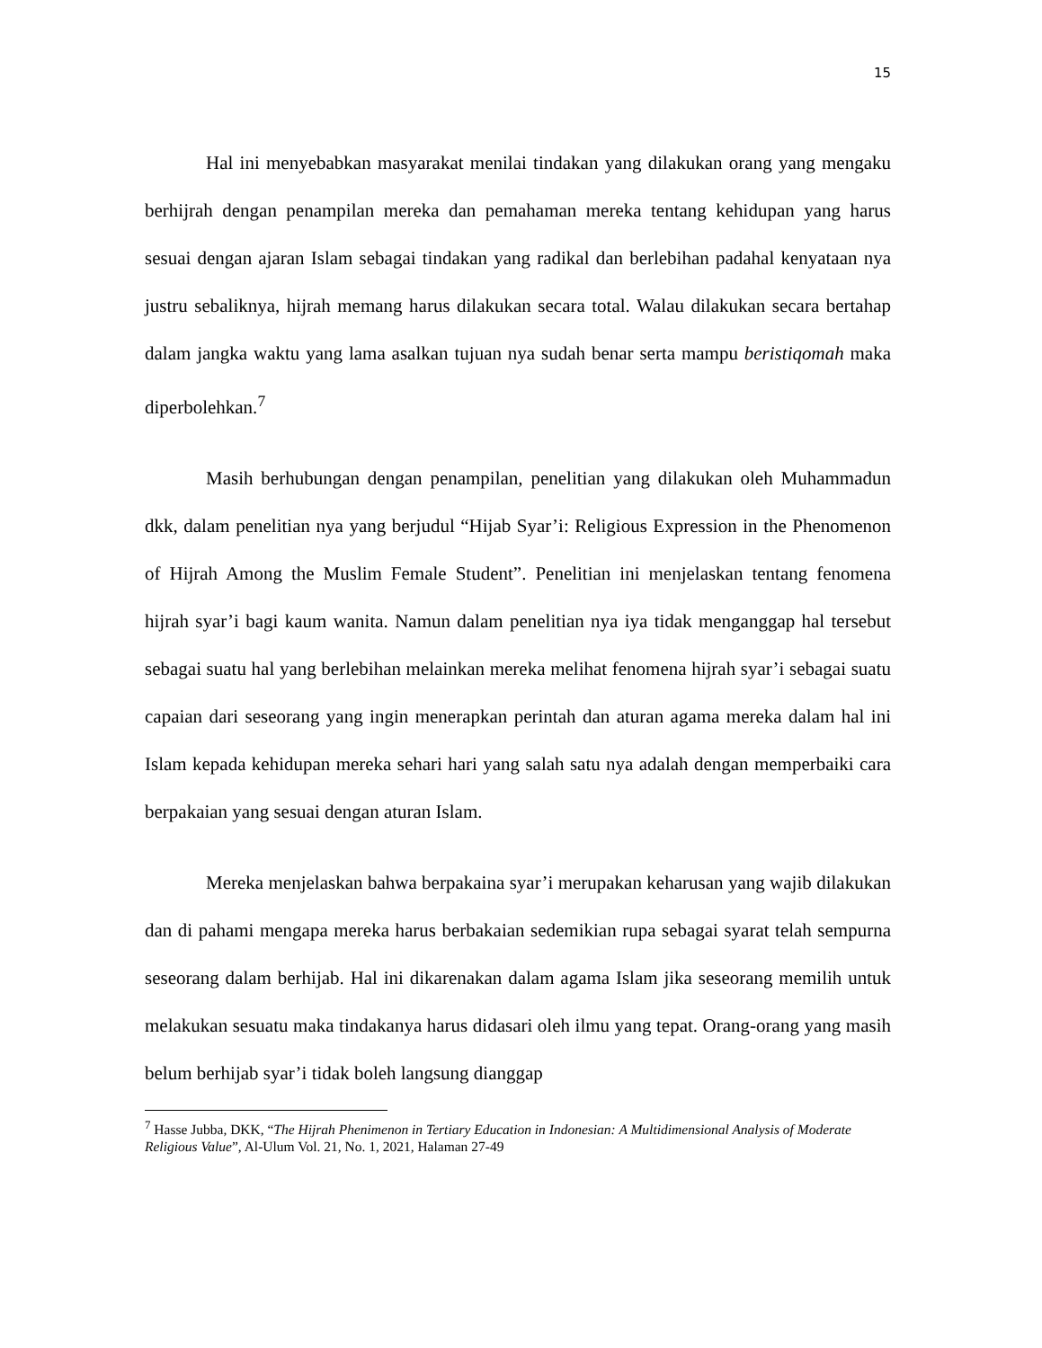15
Hal ini menyebabkan masyarakat menilai tindakan yang dilakukan orang yang mengaku berhijrah dengan penampilan mereka dan pemahaman mereka tentang kehidupan yang harus sesuai dengan ajaran Islam sebagai tindakan yang radikal dan berlebihan padahal kenyataan nya justru sebaliknya, hijrah memang harus dilakukan secara total. Walau dilakukan secara bertahap dalam jangka waktu yang lama asalkan tujuan nya sudah benar serta mampu beristiqomah maka diperbolehkan.<sup>7</sup>
Masih berhubungan dengan penampilan, penelitian yang dilakukan oleh Muhammadun dkk, dalam penelitian nya yang berjudul “Hijab Syar’i: Religious Expression in the Phenomenon of Hijrah Among the Muslim Female Student”. Penelitian ini menjelaskan tentang fenomena hijrah syar’i bagi kaum wanita. Namun dalam penelitian nya iya tidak menganggap hal tersebut sebagai suatu hal yang berlebihan melainkan mereka melihat fenomena hijrah syar’i sebagai suatu capaian dari seseorang yang ingin menerapkan perintah dan aturan agama mereka dalam hal ini Islam kepada kehidupan mereka sehari hari yang salah satu nya adalah dengan memperbaiki cara berpakaian yang sesuai dengan aturan Islam.
Mereka menjelaskan bahwa berpakaina syar’i merupakan keharusan yang wajib dilakukan dan di pahami mengapa mereka harus berbakaian sedemikian rupa sebagai syarat telah sempurna seseorang dalam berhijab. Hal ini dikarenakan dalam agama Islam jika seseorang memilih untuk melakukan sesuatu maka tindakanya harus didasari oleh ilmu yang tepat. Orang-orang yang masih belum berhijab syar’i tidak boleh langsung dianggap
<sup>7</sup> Hasse Jubba, DKK, “The Hijrah Phenimenon in Tertiary Education in Indonesian: A Multidimensional Analysis of Moderate Religious Value”, Al-Ulum Vol. 21, No. 1, 2021, Halaman 27-49